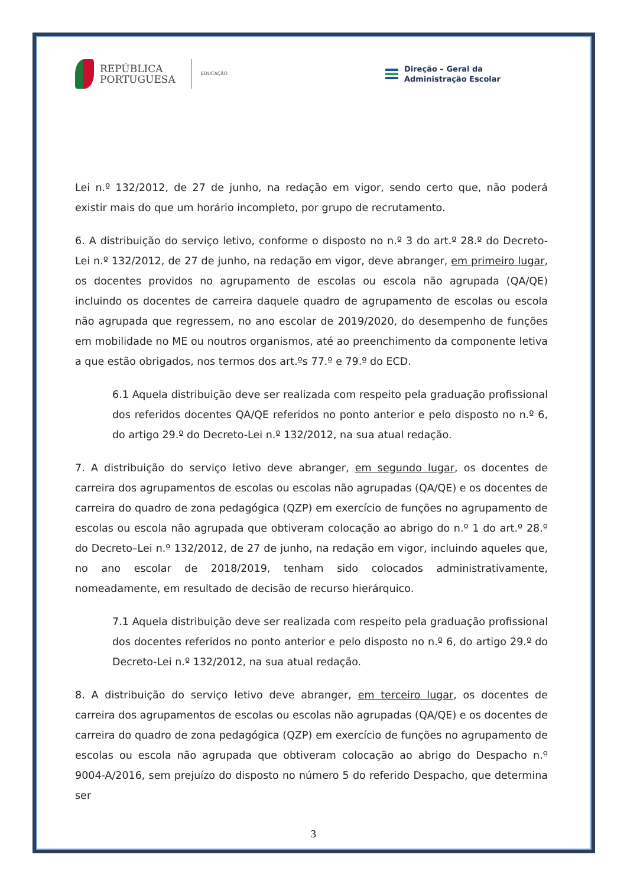REPÚBLICA
PORTUGUESA
EDUCAÇÃO
Direção – Geral da
Administração Escolar
Lei n.º 132/2012, de 27 de junho, na redação em vigor, sendo certo que, não poderá existir mais do que um horário incompleto, por grupo de recrutamento.
6. A distribuição do serviço letivo, conforme o disposto no n.º 3 do art.º 28.º do Decreto-Lei n.º 132/2012, de 27 de junho, na redação em vigor, deve abranger, em primeiro lugar, os docentes providos no agrupamento de escolas ou escola não agrupada (QA/QE) incluindo os docentes de carreira daquele quadro de agrupamento de escolas ou escola não agrupada que regressem, no ano escolar de 2019/2020, do desempenho de funções em mobilidade no ME ou noutros organismos, até ao preenchimento da componente letiva a que estão obrigados, nos termos dos art.ºs 77.º e 79.º do ECD.
6.1 Aquela distribuição deve ser realizada com respeito pela graduação profissional dos referidos docentes QA/QE referidos no ponto anterior e pelo disposto no n.º 6, do artigo 29.º do Decreto-Lei n.º 132/2012, na sua atual redação.
7. A distribuição do serviço letivo deve abranger, em segundo lugar, os docentes de carreira dos agrupamentos de escolas ou escolas não agrupadas (QA/QE) e os docentes de carreira do quadro de zona pedagógica (QZP) em exercício de funções no agrupamento de escolas ou escola não agrupada que obtiveram colocação ao abrigo do n.º 1 do art.º 28.º do Decreto–Lei n.º 132/2012, de 27 de junho, na redação em vigor, incluindo aqueles que, no ano escolar de 2018/2019, tenham sido colocados administrativamente, nomeadamente, em resultado de decisão de recurso hierárquico.
7.1 Aquela distribuição deve ser realizada com respeito pela graduação profissional dos docentes referidos no ponto anterior e pelo disposto no n.º 6, do artigo 29.º do Decreto-Lei n.º 132/2012, na sua atual redação.
8. A distribuição do serviço letivo deve abranger, em terceiro lugar, os docentes de carreira dos agrupamentos de escolas ou escolas não agrupadas (QA/QE) e os docentes de carreira do quadro de zona pedagógica (QZP) em exercício de funções no agrupamento de escolas ou escola não agrupada que obtiveram colocação ao abrigo do Despacho n.º 9004-A/2016, sem prejuízo do disposto no número 5 do referido Despacho, que determina ser
3